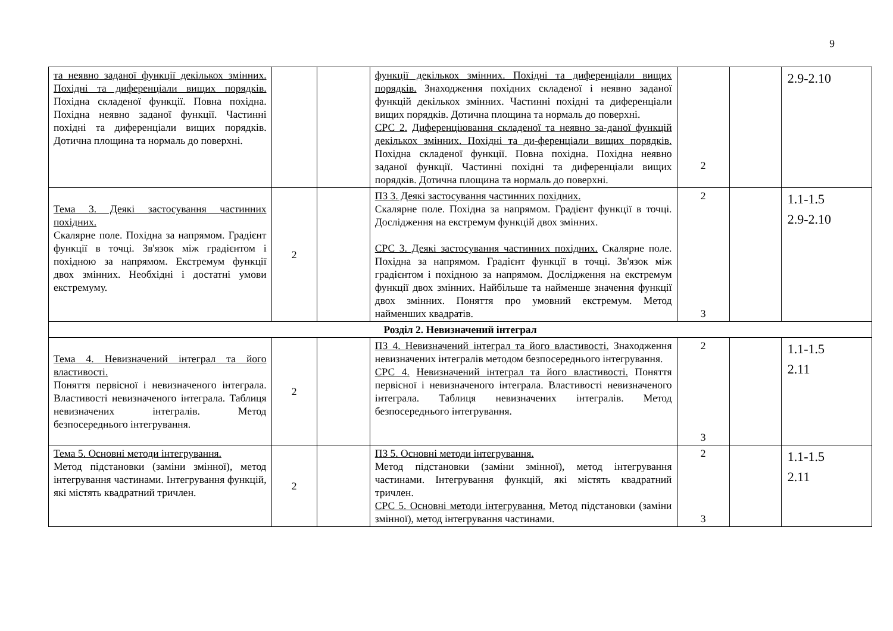9
| та неявно заданої функції декількох змінних. Похідні та диференціали вищих порядків. Похідна складеної функції. Повна похідна. Похідна неявно заданої функції. Частинні похідні та диференціали вищих порядків. Дотична площина та нормаль до поверхні. | | | функції декількох змінних. Похідні та диференціали вищих порядків. Знаходження похідних складеної і неявно заданої функцій декількох змінних. Частинні похідні та диференціали вищих порядків. Дотична площина та нормаль до поверхні. СРС 2. Диференціювання складеної та неявно за-даної функцій декількох змінних. Похідні та ди-ференціали вищих порядків. Похідна складеної функції. Повна похідна. Похідна неявно заданої функції. Частинні похідні та диференціали вищих порядків. Дотична площина та нормаль до поверхні. | 2 | | 2.9-2.10 |
| Тема 3. Деякі застосування частинних похідних. Скалярне поле. Похідна за напрямом. Градієнт функції в точці. Зв'язок між градієнтом і похідною за напрямом. Екстремум функції двох змінних. Необхідні і достатні умови екстремуму. | 2 | | ПЗ 3. Деякі застосування частинних похідних. Скалярне поле. Похідна за напрямом. Градієнт функції в точці. Дослідження на екстремум функцій двох змінних. СРС 3. Деякі застосування частинних похідних. Скалярне поле. Похідна за напрямом. Градієнт функції в точці. Зв'язок між градієнтом і похідною за напрямом. Дослідження на екстремум функції двох змінних. Найбільше та найменше значення функції двох змінних. Поняття про умовний екстремум. Метод найменших квадратів. | 2 3 | | 1.1-1.5 2.9-2.10 |
| Розділ 2. Невизначений інтеграл | | | | | | |
| Тема 4. Невизначений інтеграл та його властивості. Поняття первісної і невизначеного інтеграла. Властивості невизначеного інтеграла. Таблиця невизначених інтегралів. Метод безпосереднього інтегрування. | 2 | | ПЗ 4. Невизначений інтеграл та його властивості. Знаходження невизначених інтегралів методом безпосереднього інтегрування. СРС 4. Невизначений інтеграл та його властивості. Поняття первісної і невизначеного інтеграла. Властивості невизначеного інтеграла. Таблиця невизначених інтегралів. Метод безпосереднього інтегрування. | 2 3 | | 1.1-1.5 2.11 |
| Тема 5. Основні методи інтегрування. Метод підстановки (заміни змінної), метод інтегрування частинами. Інтегрування функцій, які містять квадратний тричлен. | 2 | | ПЗ 5. Основні методи інтегрування. Метод підстановки (заміни змінної), метод інтегрування частинами. Інтегрування функцій, які містять квадратний тричлен. СРС 5. Основні методи інтегрування. Метод підстановки (заміни змінної), метод інтегрування частинами. | 2 3 | | 1.1-1.5 2.11 |